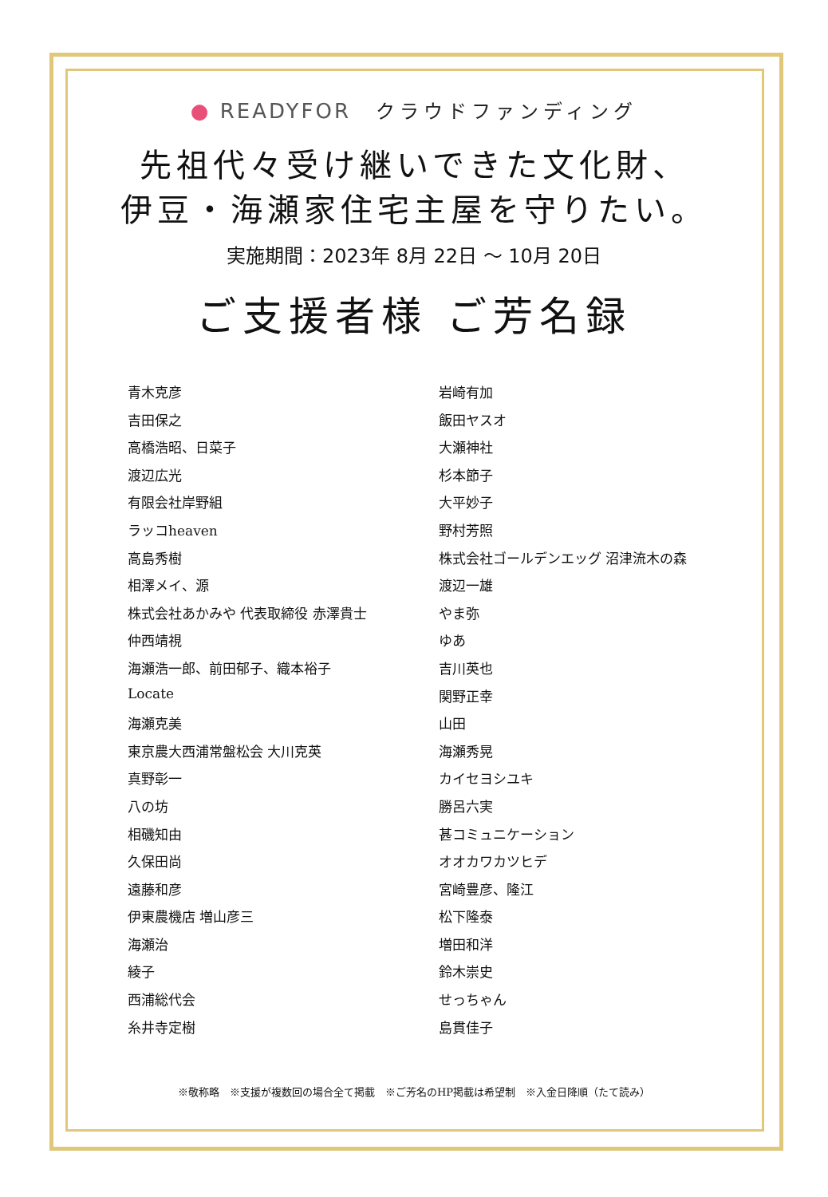● READYFOR クラウドファンディング
先祖代々受け継いできた文化財、
伊豆・海瀬家住宅主屋を守りたい。
実施期間：2023年 8月 22日 ～ 10月 20日
ご支援者様 ご芳名録
青木克彦
吉田保之
高橋浩昭、日菜子
渡辺広光
有限会社岸野組
ラッコheaven
高島秀樹
相澤メイ、源
株式会社あかみや 代表取締役 赤澤貴士
仲西靖視
海瀬浩一郎、前田郁子、織本裕子
Locate
海瀬克美
東京農大西浦常盤松会 大川克英
真野彰一
八の坊
相磯知由
久保田尚
遠藤和彦
伊東農機店 増山彦三
海瀬治
綾子
西浦総代会
糸井寺定樹
岩崎有加
飯田ヤスオ
大瀬神社
杉本節子
大平妙子
野村芳照
株式会社ゴールデンエッグ 沼津流木の森
渡辺一雄
やま弥
ゆあ
吉川英也
関野正幸
山田
海瀬秀晃
カイセヨシユキ
勝呂六実
甚コミュニケーション
オオカワカツヒデ
宮崎豊彦、隆江
松下隆泰
増田和洋
鈴木崇史
せっちゃん
島貫佳子
※敬称略　※支援が複数回の場合全て掲載　※ご芳名のHP掲載は希望制　※入金日降順（たて読み）